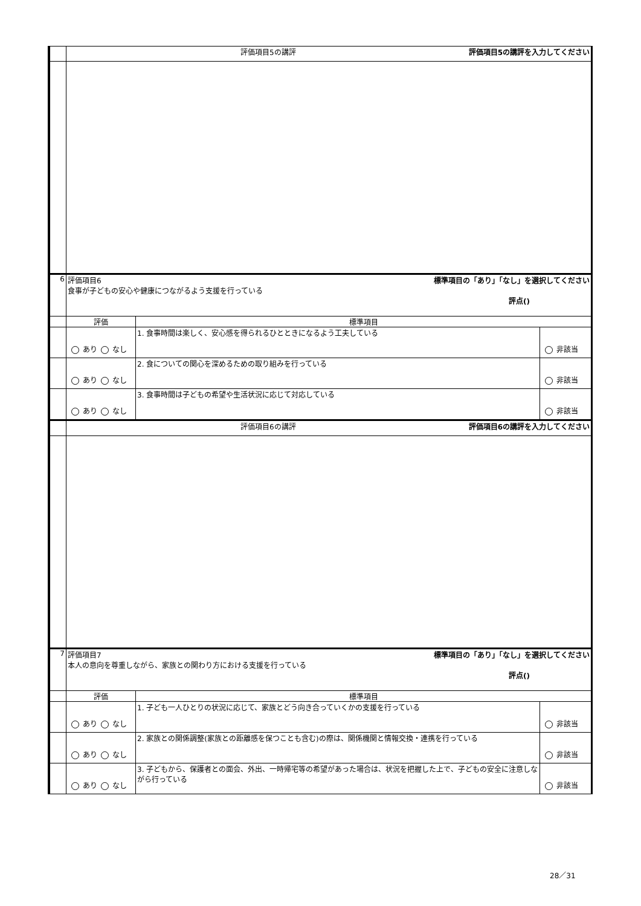| | 評価項目5の講評 評価項目5の講評を入力してください | | |
| 6 | 標準項目の「あり」「なし」を選択してください 評価項目6 食事が子どもの安心や健康につながるよう支援を行っている 評点() | | |
| | 評価 | 標準項目 | |
| | あり なし | 1. 食事時間は楽しく、安心感を得られるひとときになるよう工夫している | 非該当 |
| | あり なし | 2. 食についての関心を深めるための取り組みを行っている | 非該当 |
| | あり なし | 3. 食事時間は子どもの希望や生活状況に応じて対応している | 非該当 |
| | 評価項目6の講評 評価項目6の講評を入力してください | | |
| 7 | 標準項目の「あり」「なし」を選択してください 評価項目7 本人の意向を尊重しながら、家族との関わり方における支援を行っている 評点() | | |
| | 評価 | 標準項目 | |
| | あり なし | 1. 子ども一人ひとりの状況に応じて、家族とどう向き合っていくかの支援を行っている | 非該当 |
| | あり なし | 2. 家族との関係調整(家族との距離感を保つことも含む)の際は、関係機関と情報交換・連携を行っている | 非該当 |
| | あり なし | 3. 子どもから、保護者との面会、外出、一時帰宅等の希望があった場合は、状況を把握した上で、子どもの安全に注意しながら行っている | 非該当 |
28／31